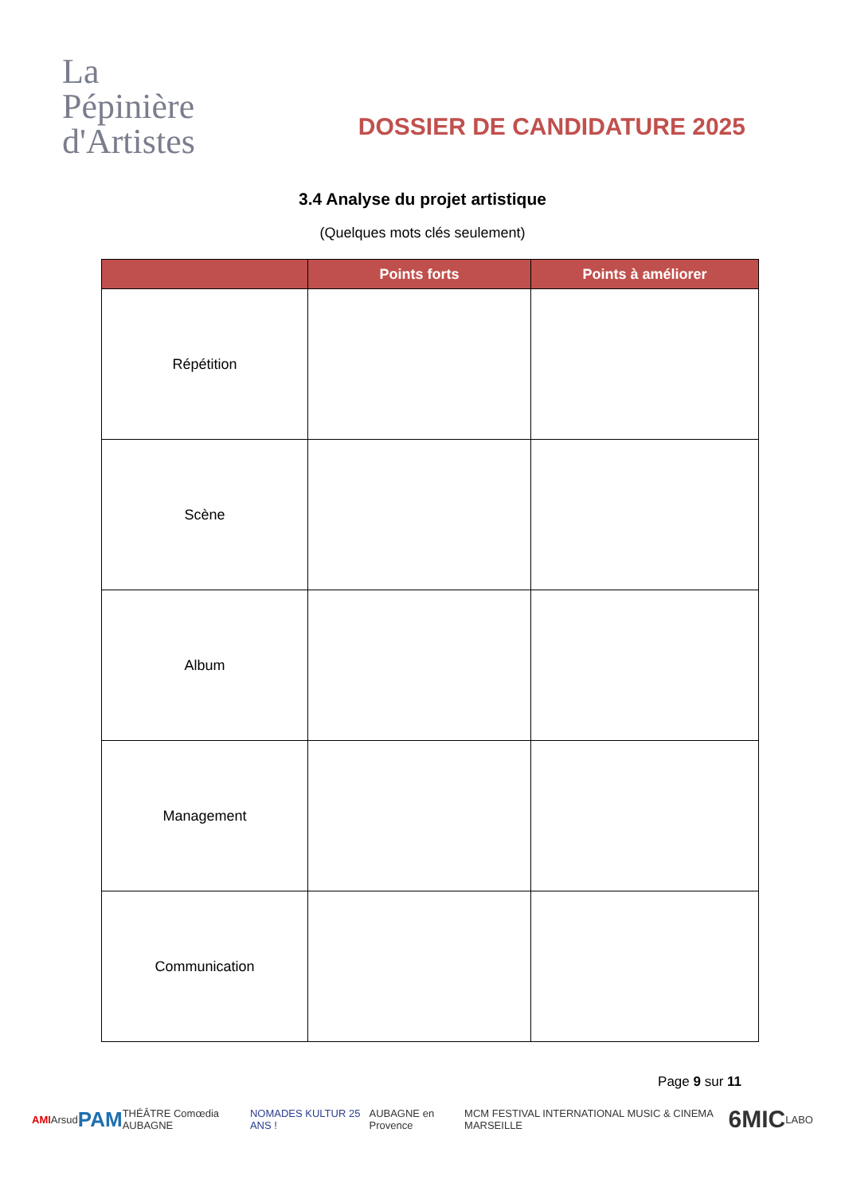La
Pépinière
d'Artistes
DOSSIER DE CANDIDATURE 2025
3.4 Analyse du projet artistique
(Quelques mots clés seulement)
| | Points forts | Points à améliorer |
| --- | --- | --- |
| Répétition | | |
| Scène | | |
| Album | | |
| Management | | |
| Communication | | |
Page 9 sur 11
AMI Arsud PAM THÉÂTRE Comœdia AUBAGNE NOMADES KULTUR 25 ANS ! AUBAGNE en Provence MCM FESTIVAL INTERNATIONAL MUSIC & CINEMA MARSEILLE 6MIC LABO